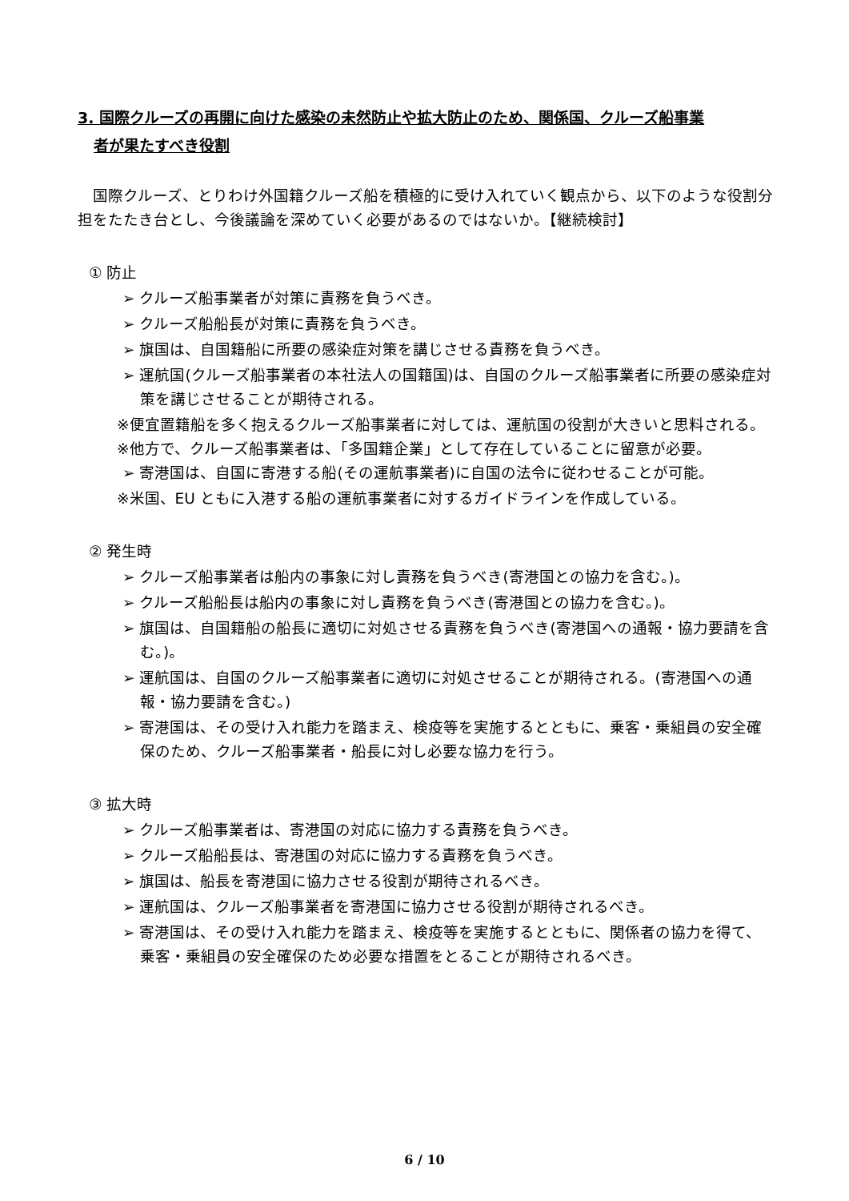3. 国際クルーズの再開に向けた感染の未然防止や拡大防止のため、関係国、クルーズ船事業
者が果たすべき役割
　国際クルーズ、とりわけ外国籍クルーズ船を積極的に受け入れていく観点から、以下のような役割分担をたたき台とし、今後議論を深めていく必要があるのではないか。【継続検討】
① 防止
➢ クルーズ船事業者が対策に責務を負うべき。
➢ クルーズ船船長が対策に責務を負うべき。
➢ 旗国は、自国籍船に所要の感染症対策を講じさせる責務を負うべき。
➢ 運航国(クルーズ船事業者の本社法人の国籍国)は、自国のクルーズ船事業者に所要の感染症対策を講じさせることが期待される。
※便宜置籍船を多く抱えるクルーズ船事業者に対しては、運航国の役割が大きいと思料される。
※他方で、クルーズ船事業者は、「多国籍企業」として存在していることに留意が必要。
➢ 寄港国は、自国に寄港する船(その運航事業者)に自国の法令に従わせることが可能。
※米国、EU ともに入港する船の運航事業者に対するガイドラインを作成している。
② 発生時
➢ クルーズ船事業者は船内の事象に対し責務を負うべき(寄港国との協力を含む。)。
➢ クルーズ船船長は船内の事象に対し責務を負うべき(寄港国との協力を含む。)。
➢ 旗国は、自国籍船の船長に適切に対処させる責務を負うべき(寄港国への通報・協力要請を含む。)。
➢ 運航国は、自国のクルーズ船事業者に適切に対処させることが期待される。(寄港国への通報・協力要請を含む。)
➢ 寄港国は、その受け入れ能力を踏まえ、検疫等を実施するとともに、乗客・乗組員の安全確保のため、クルーズ船事業者・船長に対し必要な協力を行う。
③ 拡大時
➢ クルーズ船事業者は、寄港国の対応に協力する責務を負うべき。
➢ クルーズ船船長は、寄港国の対応に協力する責務を負うべき。
➢ 旗国は、船長を寄港国に協力させる役割が期待されるべき。
➢ 運航国は、クルーズ船事業者を寄港国に協力させる役割が期待されるべき。
➢ 寄港国は、その受け入れ能力を踏まえ、検疫等を実施するとともに、関係者の協力を得て、乗客・乗組員の安全確保のため必要な措置をとることが期待されるべき。
6 / 10